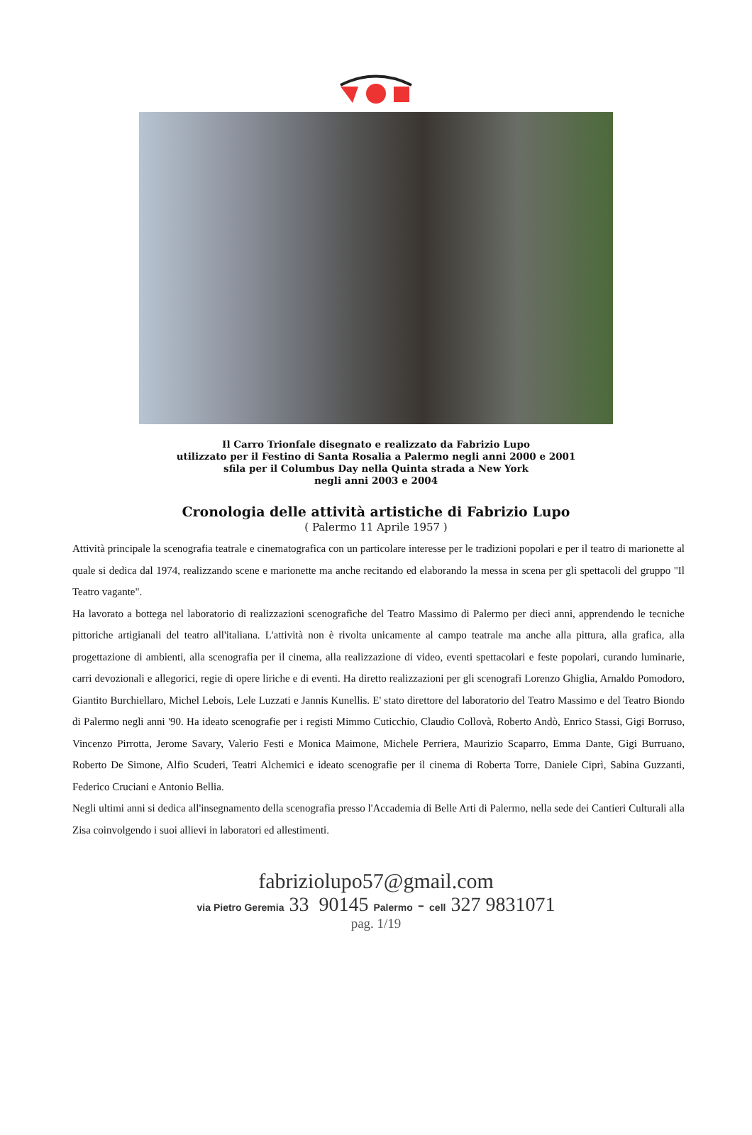Il Carro Trionfale disegnato e realizzato da Fabrizio Lupo
utilizzato per il Festino di Santa Rosalia a Palermo negli anni 2000 e 2001
sfila per il Columbus Day nella Quinta strada a New York
negli anni 2003 e 2004
Cronologia delle attività artistiche di Fabrizio Lupo
( Palermo 11 Aprile 1957 )
Attività principale la scenografia teatrale e cinematografica con un particolare interesse per le tradizioni popolari e per il teatro di marionette al quale si dedica dal 1974, realizzando scene e marionette ma anche recitando ed elaborando la messa in scena per gli spettacoli del gruppo "Il Teatro vagante".
Ha lavorato a bottega nel laboratorio di realizzazioni scenografiche del Teatro Massimo di Palermo per dieci anni, apprendendo le tecniche pittoriche artigianali del teatro all'italiana. L'attività non è rivolta unicamente al campo teatrale ma anche alla pittura, alla grafica, alla progettazione di ambienti, alla scenografia per il cinema, alla realizzazione di video, eventi spettacolari e feste popolari, curando luminarie, carri devozionali e allegorici, regie di opere liriche e di eventi. Ha diretto realizzazioni per gli scenografi Lorenzo Ghiglia, Arnaldo Pomodoro, Giantito Burchiellaro, Michel Lebois, Lele Luzzati e Jannis Kunellis. E' stato direttore del laboratorio del Teatro Massimo e del Teatro Biondo di Palermo negli anni '90. Ha ideato scenografie per i registi Mimmo Cuticchio, Claudio Collovà, Roberto Andò, Enrico Stassi, Gigi Borruso, Vincenzo Pirrotta, Jerome Savary, Valerio Festi e Monica Maimone, Michele Perriera, Maurizio Scaparro, Emma Dante, Gigi Burruano, Roberto De Simone, Alfio Scuderi, Teatri Alchemici e ideato scenografie per il cinema di Roberta Torre, Daniele Ciprì, Sabina Guzzanti, Federico Cruciani e Antonio Bellia.
Negli ultimi anni si dedica all'insegnamento della scenografia presso l'Accademia di Belle Arti di Palermo, nella sede dei Cantieri Culturali alla Zisa coinvolgendo i suoi allievi in laboratori ed allestimenti.
fabriziolupo57@gmail.com
via Pietro Geremia 33 90145 Palermo - cell 327 9831071
pag. 1/19